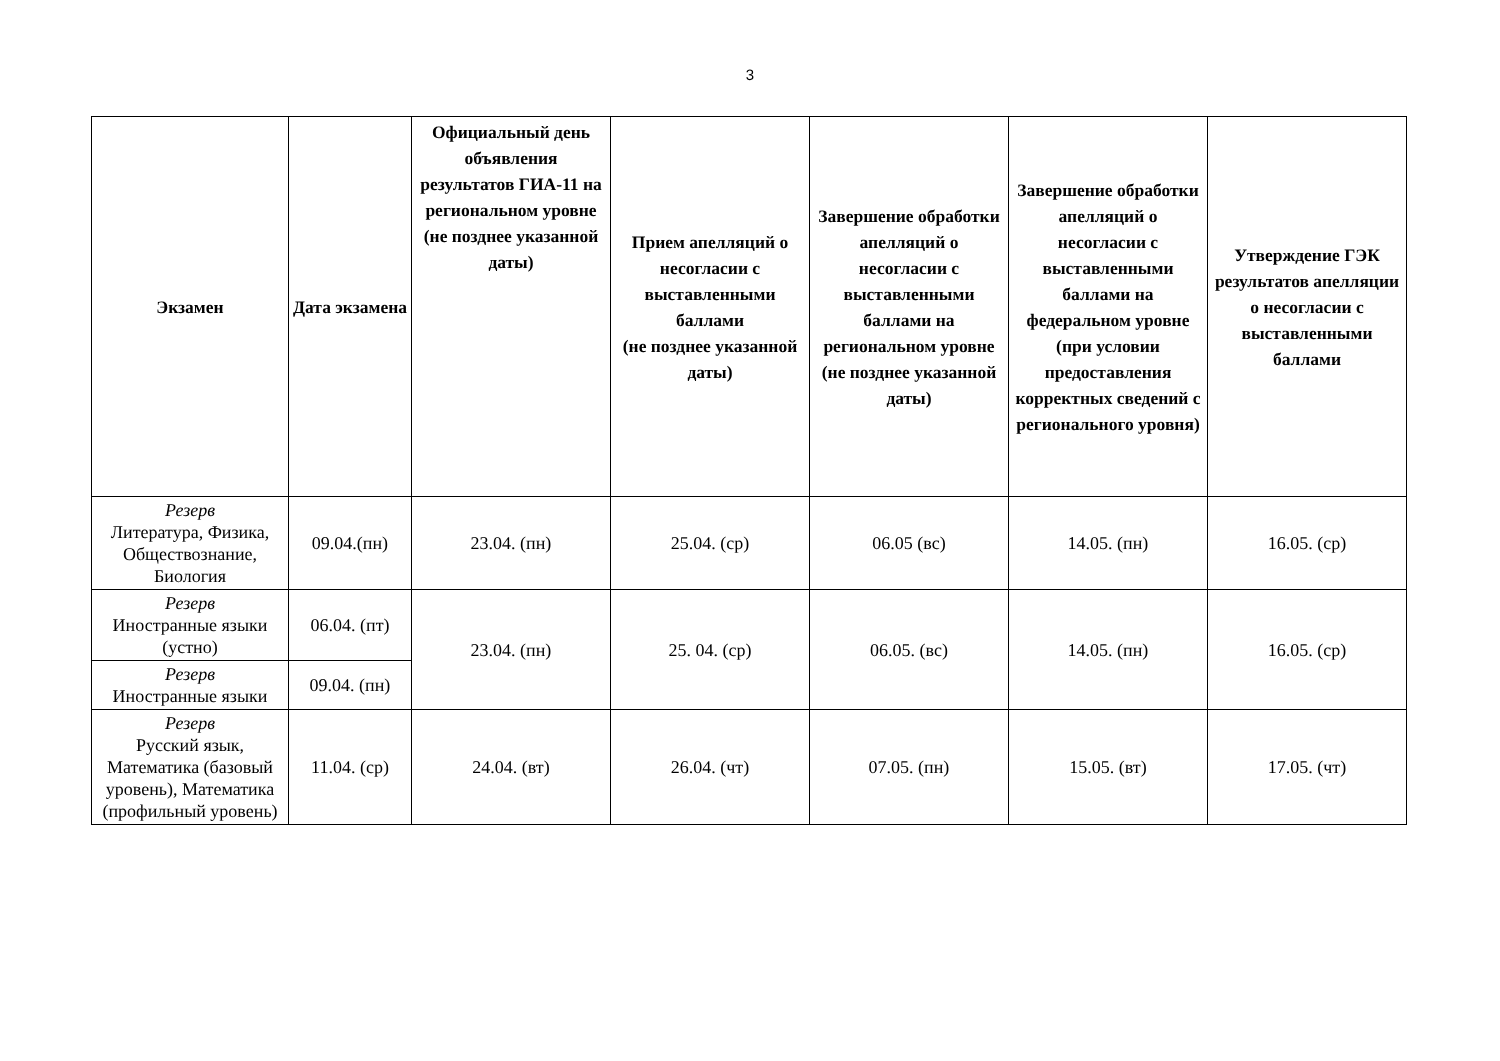3
| Экзамен | Дата экзамена | Официальный день объявления результатов ГИА-11 на региональном уровне (не позднее указанной даты) | Прием апелляций о несогласии с выставленными баллами (не позднее указанной даты) | Завершение обработки апелляций о несогласии с выставленными баллами на региональном уровне (не позднее указанной даты) | Завершение обработки апелляций о несогласии с выставленными баллами на федеральном уровне (при условии предоставления корректных сведений с регионального уровня) | Утверждение ГЭК результатов апелляции о несогласии с выставленными баллами |
| --- | --- | --- | --- | --- | --- | --- |
| Резерв Литература, Физика, Обществознание, Биология | 09.04.(пн) | 23.04. (пн) | 25.04. (ср) | 06.05 (вс) | 14.05. (пн) | 16.05. (ср) |
| Резерв Иностранные языки (устно) | 06.04. (пт) | 23.04. (пн) | 25. 04. (ср) | 06.05. (вс) | 14.05. (пн) | 16.05. (ср) |
| Резерв Иностранные языки | 09.04. (пн) | | | | | |
| Резерв Русский язык, Математика (базовый уровень), Математика (профильный уровень) | 11.04. (ср) | 24.04. (вт) | 26.04. (чт) | 07.05. (пн) | 15.05. (вт) | 17.05. (чт) |